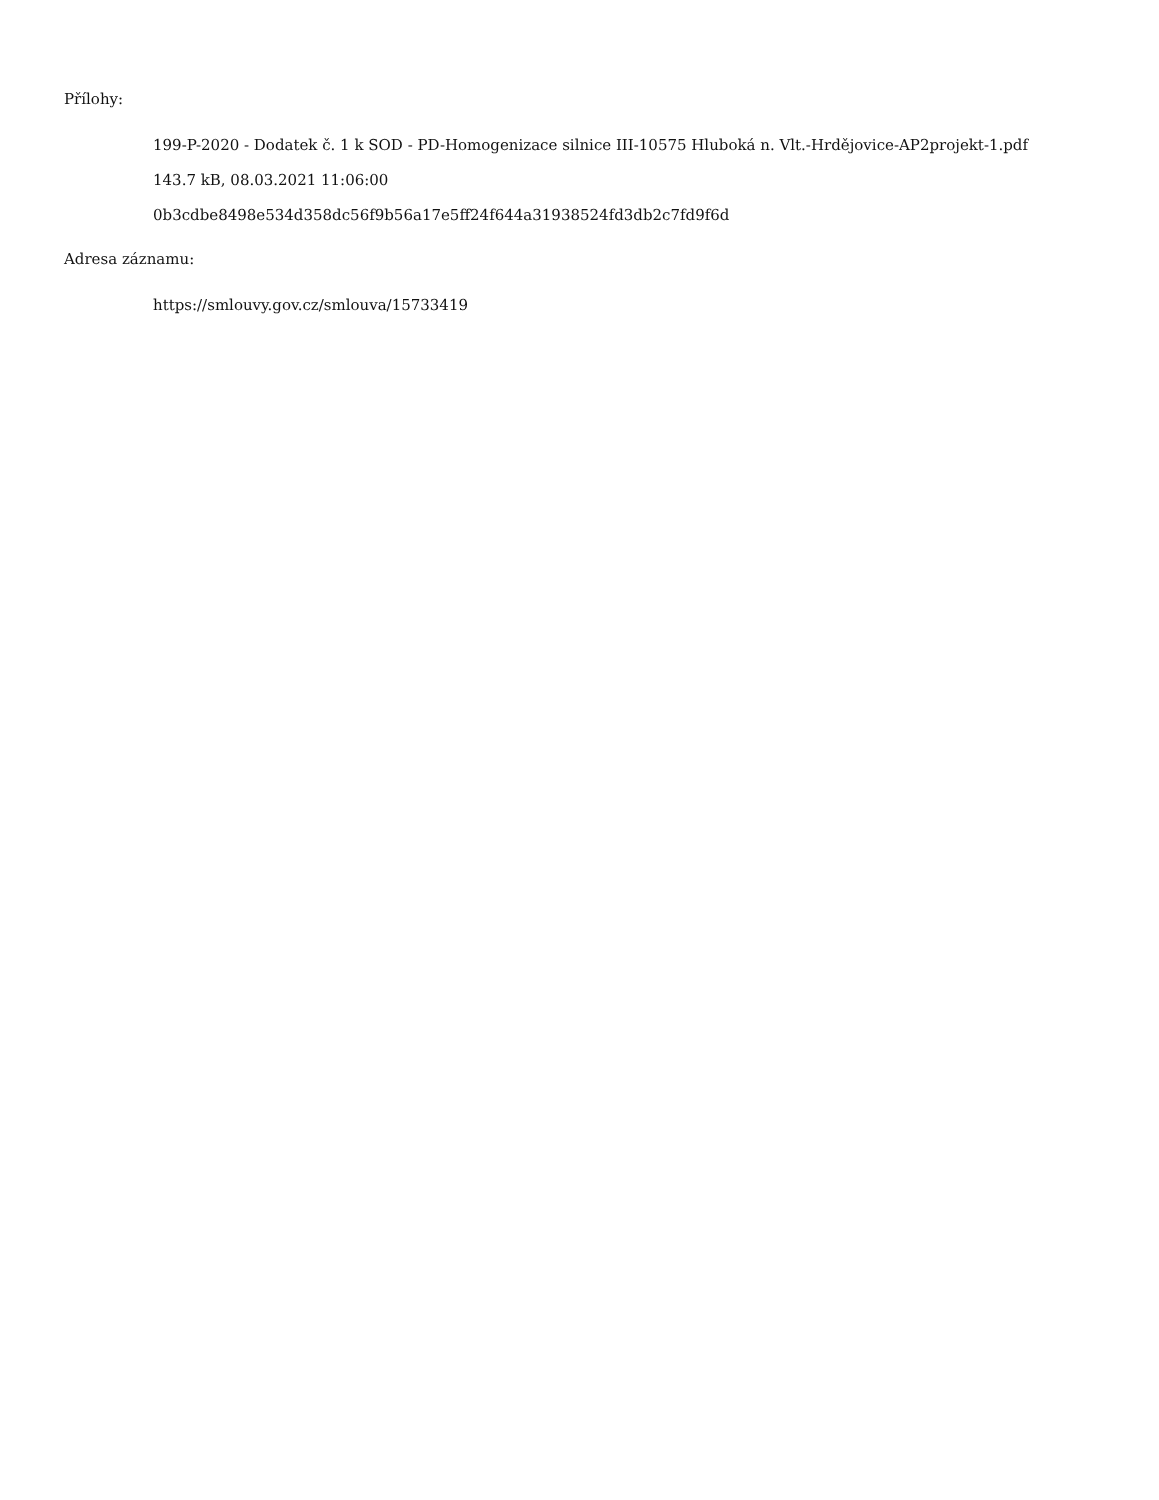Přílohy:
199-P-2020 - Dodatek č. 1 k SOD - PD-Homogenizace silnice III-10575 Hluboká n. Vlt.-Hrdějovice-AP2projekt-1.pdf
143.7 kB, 08.03.2021 11:06:00
0b3cdbe8498e534d358dc56f9b56a17e5ff24f644a31938524fd3db2c7fd9f6d
Adresa záznamu:
https://smlouvy.gov.cz/smlouva/15733419